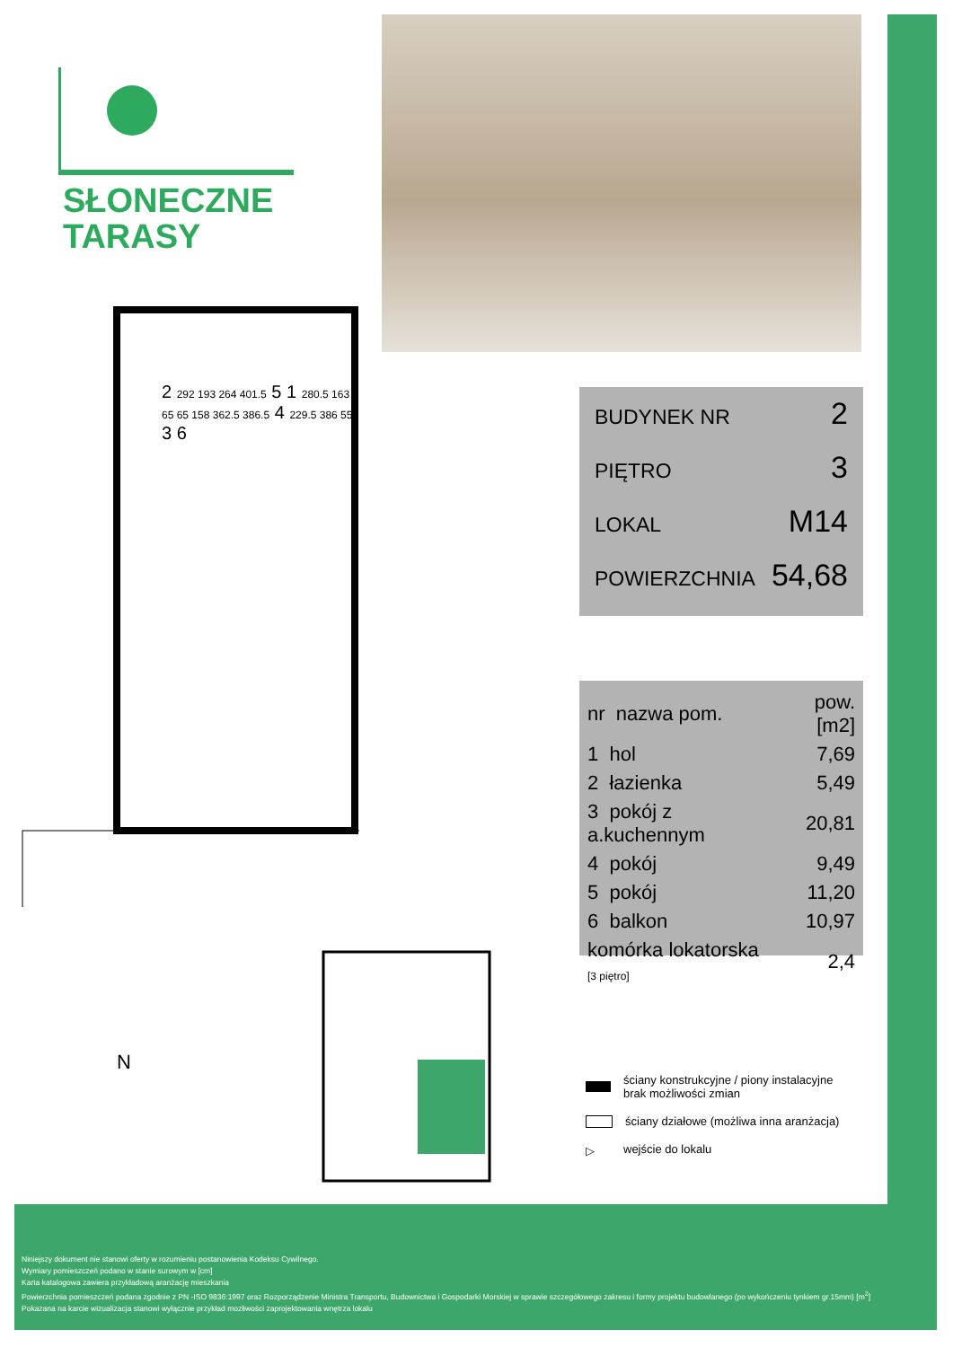SŁONECZNE
TARASY
BUDYNEK NR 2
PIĘTRO 3
LOKAL M14
POWIERZCHNIA 54,68
| nr nazwa pom. | pow.[m2] |
| --- | --- |
| 1 hol | 7,69 |
| 2 łazienka | 5,49 |
| 3 pokój z a.kuchennym | 20,81 |
| 4 pokój | 9,49 |
| 5 pokój | 11,20 |
| 6 balkon | 10,97 |
| komórka lokatorska [3 piętro] | 2,4 |
2 292 193 264 401.5 5 1 280.5 163 65 65 158 362.5 386.5 4 229.5 386 556 3 6
N
ściany konstrukcyjne / piony instalacyjne
brak możliwości zmian
ściany działowe (możliwa inna aranżacja)
▷ wejście do lokalu
Niniejszy dokument nie stanowi oferty w rozumieniu postanowienia Kodeksu Cywilnego.
Wymiary pomieszczeń podano w stanie surowym w [cm]
Karta katalogowa zawiera przykładową aranżację mieszkania
Powierzchnia pomieszczeń podana zgodnie z PN -ISO 9836:1997 oraz Rozporządzenie Ministra Transportu, Budownictwa i Gospodarki Morskiej w sprawie szczegółowego zakresu i formy projektu budowlanego (po wykończeniu tynkiem gr.15mm) [m<sup>2</sup>]
Pokazana na karcie wizualizacja stanowi wyłącznie przykład mozliwości zaprojektowania wnętrza lokalu